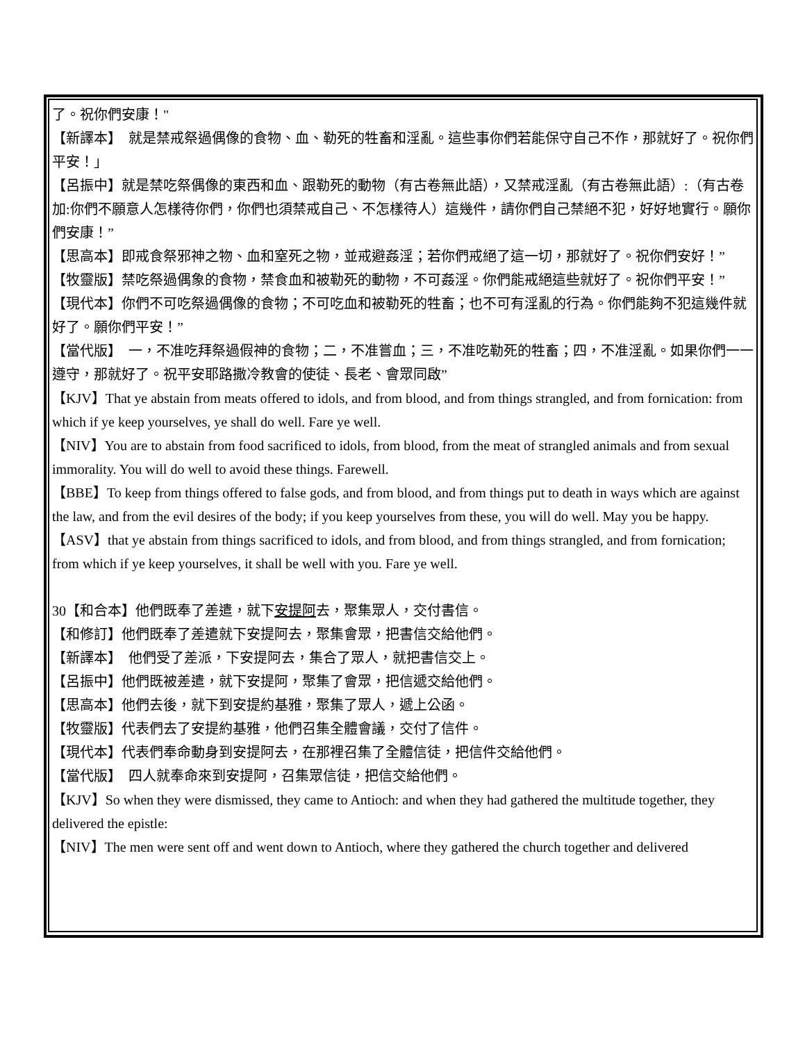了。祝你們安康！"
【新譯本】　就是禁戒祭過偶像的食物、血、勒死的牲畜和淫亂。這些事你們若能保守自己不作，那就好了。祝你們平安！」
【呂振中】就是禁吃祭偶像的東西和血、跟勒死的動物（有古卷無此語），又禁戒淫亂（有古卷無此語）:（有古卷加:你們不願意人怎樣待你們，你們也須禁戒自己、不怎樣待人）這幾件，請你們自己禁絕不犯，好好地實行。願你們安康！”
【思高本】即戒食祭邪神之物、血和窒死之物，並戒避姦淫；若你們戒絕了這一切，那就好了。祝你們安好！”
【牧靈版】禁吃祭過偶象的食物，禁食血和被勒死的動物，不可姦淫。你們能戒絕這些就好了。祝你們平安！”
【現代本】你們不可吃祭過偶像的食物；不可吃血和被勒死的牲畜；也不可有淫亂的行為。你們能夠不犯這幾件就好了。願你們平安！”
【當代版】　一，不准吃拜祭過假神的食物；二，不准嘗血；三，不准吃勒死的牲畜；四，不准淫亂。如果你們一一遵守，那就好了。祝平安耶路撒冷教會的使徒、長老、會眾同啟”
【KJV】That ye abstain from meats offered to idols, and from blood, and from things strangled, and from fornication: from which if ye keep yourselves, ye shall do well. Fare ye well.
【NIV】You are to abstain from food sacrificed to idols, from blood, from the meat of strangled animals and from sexual immorality. You will do well to avoid these things. Farewell.
【BBE】To keep from things offered to false gods, and from blood, and from things put to death in ways which are against the law, and from the evil desires of the body; if you keep yourselves from these, you will do well. May you be happy.
【ASV】that ye abstain from things sacrificed to idols, and from blood, and from things strangled, and from fornication; from which if ye keep yourselves, it shall be well with you. Fare ye well.
30【和合本】他們既奉了差遣，就下安提阿去，聚集眾人，交付書信。
【和修訂】他們既奉了差遣就下安提阿去，聚集會眾，把書信交給他們。
【新譯本】　他們受了差派，下安提阿去，集合了眾人，就把書信交上。
【呂振中】他們既被差遣，就下安提阿，聚集了會眾，把信遞交給他們。
【思高本】他們去後，就下到安提約基雅，聚集了眾人，遞上公函。
【牧靈版】代表們去了安提約基雅，他們召集全體會議，交付了信件。
【現代本】代表們奉命動身到安提阿去，在那裡召集了全體信徒，把信件交給他們。
【當代版】　四人就奉命來到安提阿，召集眾信徒，把信交給他們。
【KJV】So when they were dismissed, they came to Antioch: and when they had gathered the multitude together, they delivered the epistle:
【NIV】The men were sent off and went down to Antioch, where they gathered the church together and delivered